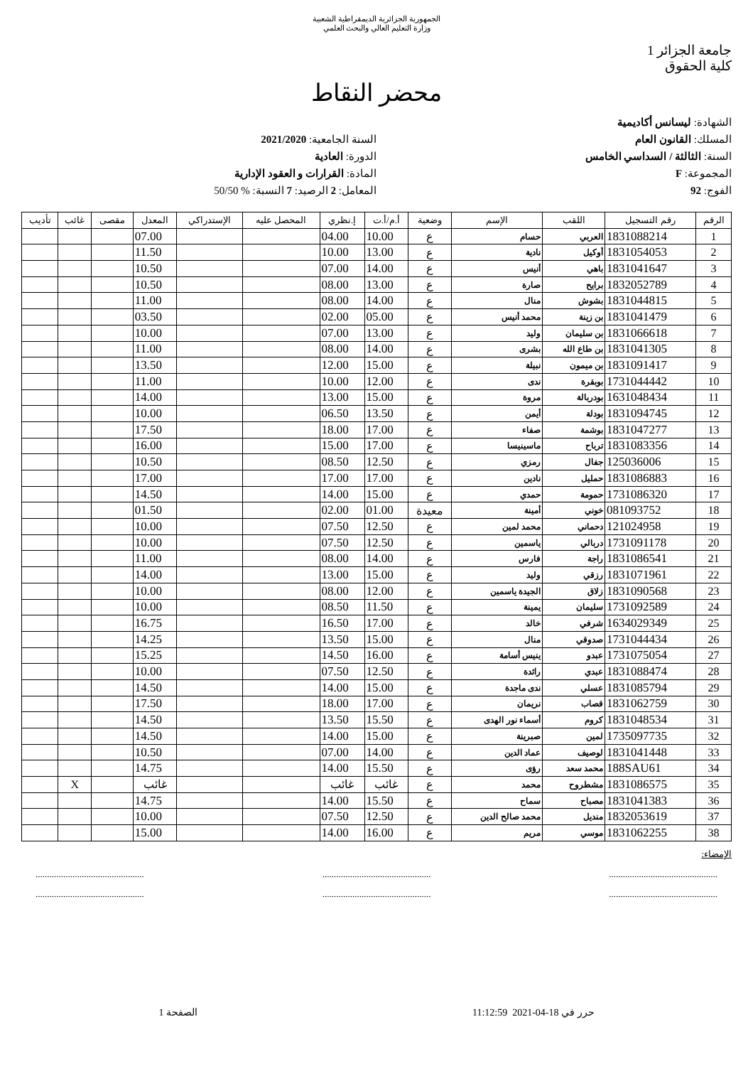الجمهورية الجزائرية الديمقراطية الشعبية
وزارة التعليم العالي والبحث العلمي
جامعة الجزائر 1
كلية الحقوق
محضر النقاط
الشهادة: ليسانس أكاديمية
المسلك: القانون العام
السنة: الثالثة / السداسي الخامس
المجموعة: F
الفوج: 92
السنة الجامعية: 2021/2020
الدورة: العادية
المادة: القرارات و العقود الإدارية
المعامل: 2 الرصيد: 7 النسبة: % 50/50
| الرقم | رقم التسجيل | اللقب | الإسم | وضعية | أ.م/أ.ت | إ.نظري | المحصل عليه | الإستدراكي | المعدل | مقصى | غائب | تأديب |
| --- | --- | --- | --- | --- | --- | --- | --- | --- | --- | --- | --- | --- |
| 1 | 1831088214 | العربي | حسام | ع | 10.00 | 04.00 | | | 07.00 | | | |
| 2 | 1831054053 | أوكيل | نادية | ع | 13.00 | 10.00 | | | 11.50 | | | |
| 3 | 1831041647 | باهي | أنيس | ع | 14.00 | 07.00 | | | 10.50 | | | |
| 4 | 1832052789 | برايح | صارة | ع | 13.00 | 08.00 | | | 10.50 | | | |
| 5 | 1831044815 | بشوش | منال | ع | 14.00 | 08.00 | | | 11.00 | | | |
| 6 | 1831041479 | بن زينة | محمد أنيس | ع | 05.00 | 02.00 | | | 03.50 | | | |
| 7 | 1831066618 | بن سليمان | وليد | ع | 13.00 | 07.00 | | | 10.00 | | | |
| 8 | 1831041305 | بن طاع الله | بشرى | ع | 14.00 | 08.00 | | | 11.00 | | | |
| 9 | 1831091417 | بن ميمون | نبيلة | ع | 15.00 | 12.00 | | | 13.50 | | | |
| 10 | 1731044442 | بوبقرة | ندى | ع | 12.00 | 10.00 | | | 11.00 | | | |
| 11 | 1631048434 | بودربالة | مروة | ع | 15.00 | 13.00 | | | 14.00 | | | |
| 12 | 1831094745 | بودلة | أيمن | ع | 13.50 | 06.50 | | | 10.00 | | | |
| 13 | 1831047277 | بوشمة | صفاء | ع | 17.00 | 18.00 | | | 17.50 | | | |
| 14 | 1831083356 | ترباح | ماسينيسا | ع | 17.00 | 15.00 | | | 16.00 | | | |
| 15 | 125036006 | جفال | رمزي | ع | 12.50 | 08.50 | | | 10.50 | | | |
| 16 | 1831086883 | حمليل | نادين | ع | 17.00 | 17.00 | | | 17.00 | | | |
| 17 | 1731086320 | حمومة | حمدي | ع | 15.00 | 14.00 | | | 14.50 | | | |
| 18 | 081093752 | خوني | أمينة | معيدة | 01.00 | 02.00 | | | 01.50 | | | |
| 19 | 121024958 | دحماني | محمد لمين | ع | 12.50 | 07.50 | | | 10.00 | | | |
| 20 | 1731091178 | دربالي | ياسمين | ع | 12.50 | 07.50 | | | 10.00 | | | |
| 21 | 1831086541 | راجة | فارس | ع | 14.00 | 08.00 | | | 11.00 | | | |
| 22 | 1831071961 | رزقي | وليد | ع | 15.00 | 13.00 | | | 14.00 | | | |
| 23 | 1831090568 | زلاق | الجيدة ياسمين | ع | 12.00 | 08.00 | | | 10.00 | | | |
| 24 | 1731092589 | سليمان | يمينة | ع | 11.50 | 08.50 | | | 10.00 | | | |
| 25 | 1634029349 | شرفي | خالد | ع | 17.00 | 16.50 | | | 16.75 | | | |
| 26 | 1731044434 | صدوقي | منال | ع | 15.00 | 13.50 | | | 14.25 | | | |
| 27 | 1731075054 | عبدو | ينيس أسامة | ع | 16.00 | 14.50 | | | 15.25 | | | |
| 28 | 1831088474 | عبدي | رائدة | ع | 12.50 | 07.50 | | | 10.00 | | | |
| 29 | 1831085794 | عسلي | ندى ماجدة | ع | 15.00 | 14.00 | | | 14.50 | | | |
| 30 | 1831062759 | قصاب | نريمان | ع | 17.00 | 18.00 | | | 17.50 | | | |
| 31 | 1831048534 | كروم | أسماء نور الهدى | ع | 15.50 | 13.50 | | | 14.50 | | | |
| 32 | 1735097735 | لمين | صبرينة | ع | 15.00 | 14.00 | | | 14.50 | | | |
| 33 | 1831041448 | لوصيف | عماد الدين | ع | 14.00 | 07.00 | | | 10.50 | | | |
| 34 | 188SAU61 | محمد سعد | رؤى | ع | 15.50 | 14.00 | | | 14.75 | | | |
| 35 | 1831086575 | مشطروح | محمد | ع | غائب | غائب | | | غائب | | X | |
| 36 | 1831041383 | مصباح | سماح | ع | 15.50 | 14.00 | | | 14.75 | | | |
| 37 | 1832053619 | منديل | محمد صالح الدين | ع | 12.50 | 07.50 | | | 10.00 | | | |
| 38 | 1831062255 | موسي | مريم | ع | 16.00 | 14.00 | | | 15.00 | | | |
الإمضاء:
............................................... ............................................... ...............................................
............................................... ............................................... ...............................................
حرر في 18-04-2021 11:12:59 الصفحة 1